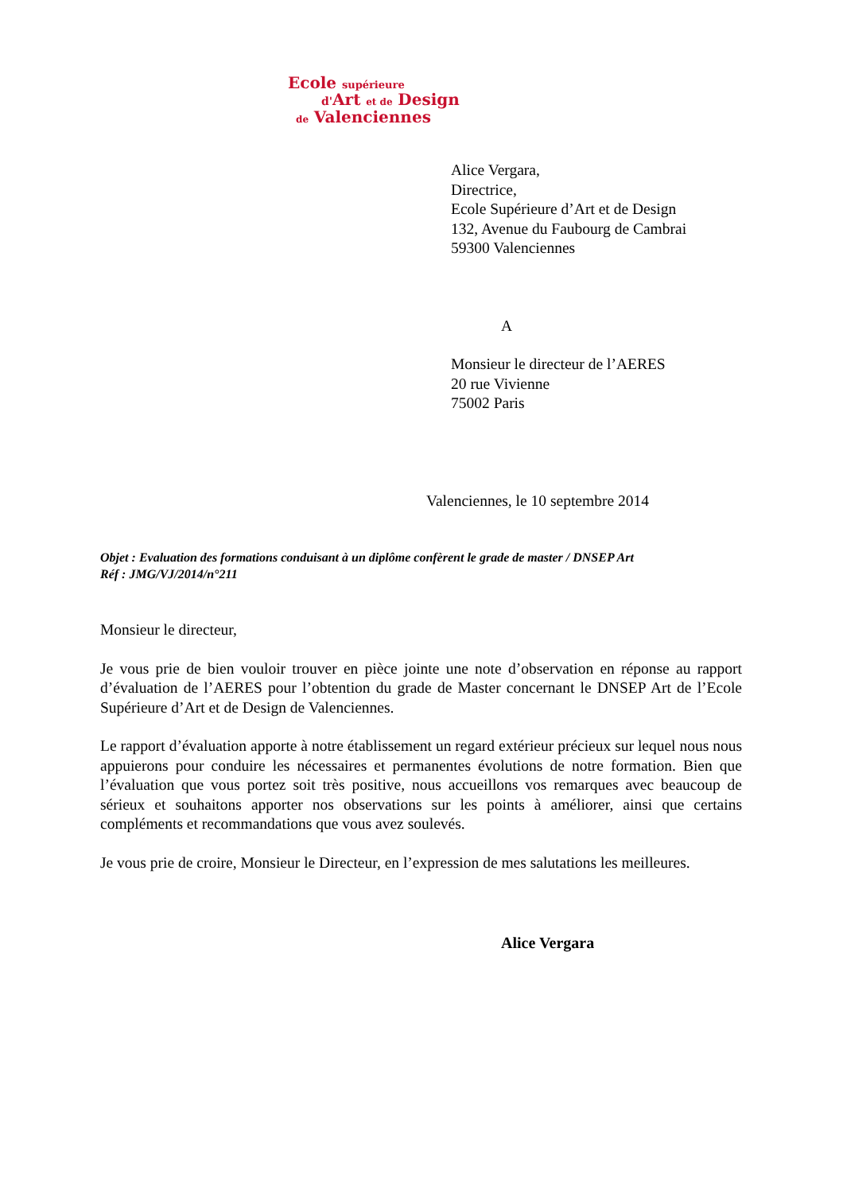Ecole supérieure
d'Art et de Design
de Valenciennes
Alice Vergara,
Directrice,
Ecole Supérieure d’Art et de Design
132, Avenue du Faubourg de Cambrai
59300 Valenciennes
A
Monsieur le directeur de l’AERES
20 rue Vivienne
75002 Paris
Valenciennes, le 10 septembre 2014
Objet : Evaluation des formations conduisant à un diplôme confèrent le grade de master / DNSEP Art
Réf : JMG/VJ/2014/n°211
Monsieur le directeur,
Je vous prie de bien vouloir trouver en pièce jointe une note d’observation en réponse au rapport d’évaluation de l’AERES pour l’obtention du grade de Master concernant le DNSEP Art de l’Ecole Supérieure d’Art et de Design de Valenciennes.
Le rapport d’évaluation apporte à notre établissement un regard extérieur précieux sur lequel nous nous appuierons pour conduire les nécessaires et permanentes évolutions de notre formation. Bien que l’évaluation que vous portez soit très positive, nous accueillons vos remarques avec beaucoup de sérieux et souhaitons apporter nos observations sur les points à améliorer, ainsi que certains compléments et recommandations que vous avez soulevés.
Je vous prie de croire, Monsieur le Directeur, en l’expression de mes salutations les meilleures.
Alice Vergara